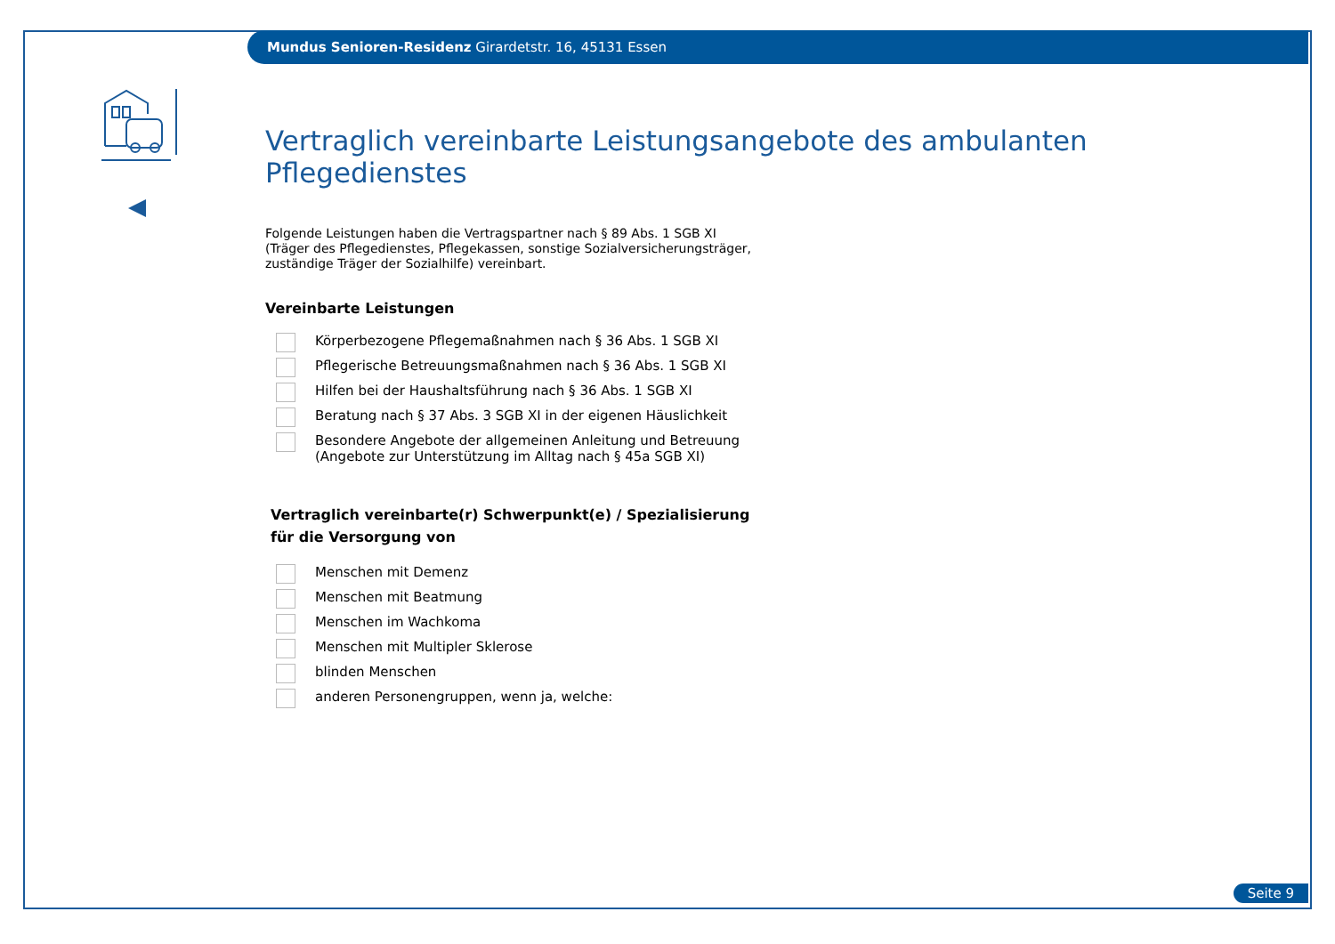Mundus Senioren-Residenz Girardetstr. 16, 45131 Essen
Vertraglich vereinbarte Leistungsangebote des ambulanten Pflegedienstes
Folgende Leistungen haben die Vertragspartner nach § 89 Abs. 1 SGB XI
(Träger des Pflegedienstes, Pflegekassen, sonstige Sozialversicherungsträger,
zuständige Träger der Sozialhilfe) vereinbart.
Vereinbarte Leistungen
Körperbezogene Pflegemaßnahmen nach § 36 Abs. 1 SGB XI
Pflegerische Betreuungsmaßnahmen nach § 36 Abs. 1 SGB XI
Hilfen bei der Haushaltsführung nach § 36 Abs. 1 SGB XI
Beratung nach § 37 Abs. 3 SGB XI in der eigenen Häuslichkeit
Besondere Angebote der allgemeinen Anleitung und Betreuung
(Angebote zur Unterstützung im Alltag nach § 45a SGB XI)
Vertraglich vereinbarte(r) Schwerpunkt(e) / Spezialisierung
für die Versorgung von
Menschen mit Demenz
Menschen mit Beatmung
Menschen im Wachkoma
Menschen mit Multipler Sklerose
blinden Menschen
anderen Personengruppen, wenn ja, welche:
Seite 9